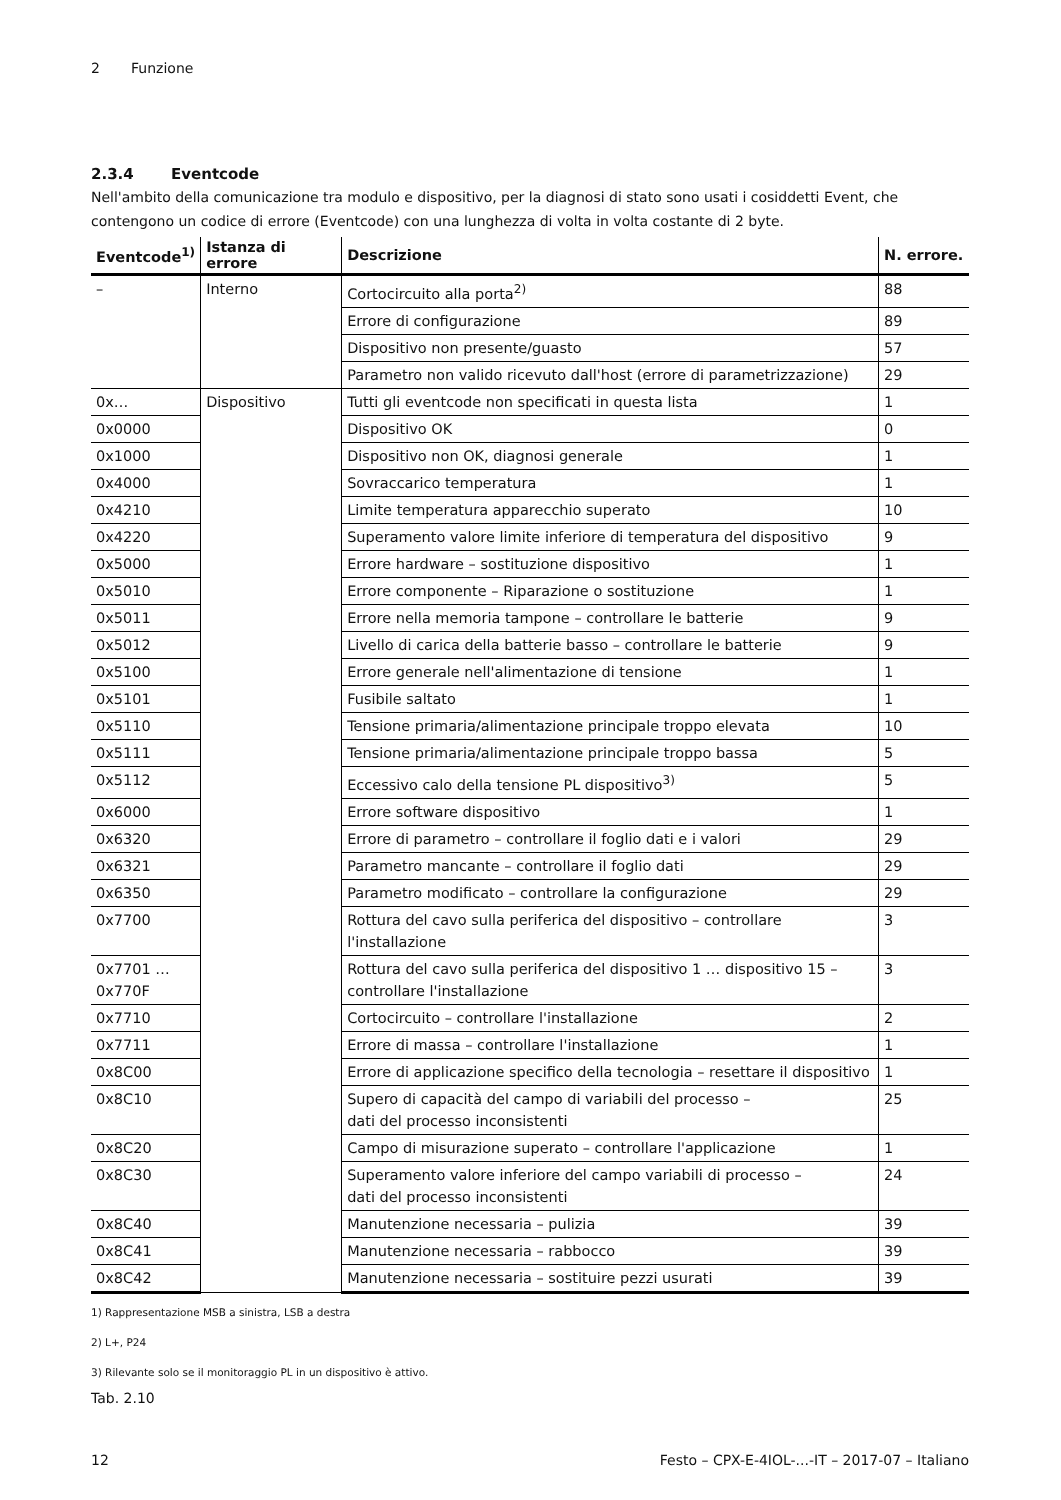2 Funzione
2.3.4 Eventcode
Nell'ambito della comunicazione tra modulo e dispositivo, per la diagnosi di stato sono usati i cosiddetti Event, che contengono un codice di errore (Eventcode) con una lunghezza di volta in volta costante di 2 byte.
| Eventcode<sup>1)</sup> | Istanza di errore | Descrizione | N. errore. |
| --- | --- | --- | --- |
| – | Interno | Cortocircuito alla porta<sup>2)</sup> | 88 |
| | | Errore di configurazione | 89 |
| | | Dispositivo non presente/guasto | 57 |
| | | Parametro non valido ricevuto dall'host (errore di parametrizzazione) | 29 |
| 0x… | Dispositivo | Tutti gli eventcode non specificati in questa lista | 1 |
| 0x0000 | | Dispositivo OK | 0 |
| 0x1000 | | Dispositivo non OK, diagnosi generale | 1 |
| 0x4000 | | Sovraccarico temperatura | 1 |
| 0x4210 | | Limite temperatura apparecchio superato | 10 |
| 0x4220 | | Superamento valore limite inferiore di temperatura del dispositivo | 9 |
| 0x5000 | | Errore hardware – sostituzione dispositivo | 1 |
| 0x5010 | | Errore componente – Riparazione o sostituzione | 1 |
| 0x5011 | | Errore nella memoria tampone – controllare le batterie | 9 |
| 0x5012 | | Livello di carica della batterie basso – controllare le batterie | 9 |
| 0x5100 | | Errore generale nell'alimentazione di tensione | 1 |
| 0x5101 | | Fusibile saltato | 1 |
| 0x5110 | | Tensione primaria/alimentazione principale troppo elevata | 10 |
| 0x5111 | | Tensione primaria/alimentazione principale troppo bassa | 5 |
| 0x5112 | | Eccessivo calo della tensione PL dispositivo<sup>3)</sup> | 5 |
| 0x6000 | | Errore software dispositivo | 1 |
| 0x6320 | | Errore di parametro – controllare il foglio dati e i valori | 29 |
| 0x6321 | | Parametro mancante – controllare il foglio dati | 29 |
| 0x6350 | | Parametro modificato – controllare la configurazione | 29 |
| 0x7700 | | Rottura del cavo sulla periferica del dispositivo – controllare l'installazione | 3 |
| 0x7701 … 0x770F | | Rottura del cavo sulla periferica del dispositivo 1 … dispositivo 15 – controllare l'installazione | 3 |
| 0x7710 | | Cortocircuito – controllare l'installazione | 2 |
| 0x7711 | | Errore di massa – controllare l'installazione | 1 |
| 0x8C00 | | Errore di applicazione specifico della tecnologia – resettare il dispositivo | 1 |
| 0x8C10 | | Supero di capacità del campo di variabili del processo – dati del processo inconsistenti | 25 |
| 0x8C20 | | Campo di misurazione superato – controllare l'applicazione | 1 |
| 0x8C30 | | Superamento valore inferiore del campo variabili di processo – dati del processo inconsistenti | 24 |
| 0x8C40 | | Manutenzione necessaria – pulizia | 39 |
| 0x8C41 | | Manutenzione necessaria – rabbocco | 39 |
| 0x8C42 | | Manutenzione necessaria – sostituire pezzi usurati | 39 |
1) Rappresentazione MSB a sinistra, LSB a destra
2) L+, P24
3) Rilevante solo se il monitoraggio PL in un dispositivo è attivo.
Tab. 2.10
12 Festo – CPX-E-4IOL-...-IT – 2017-07 – Italiano